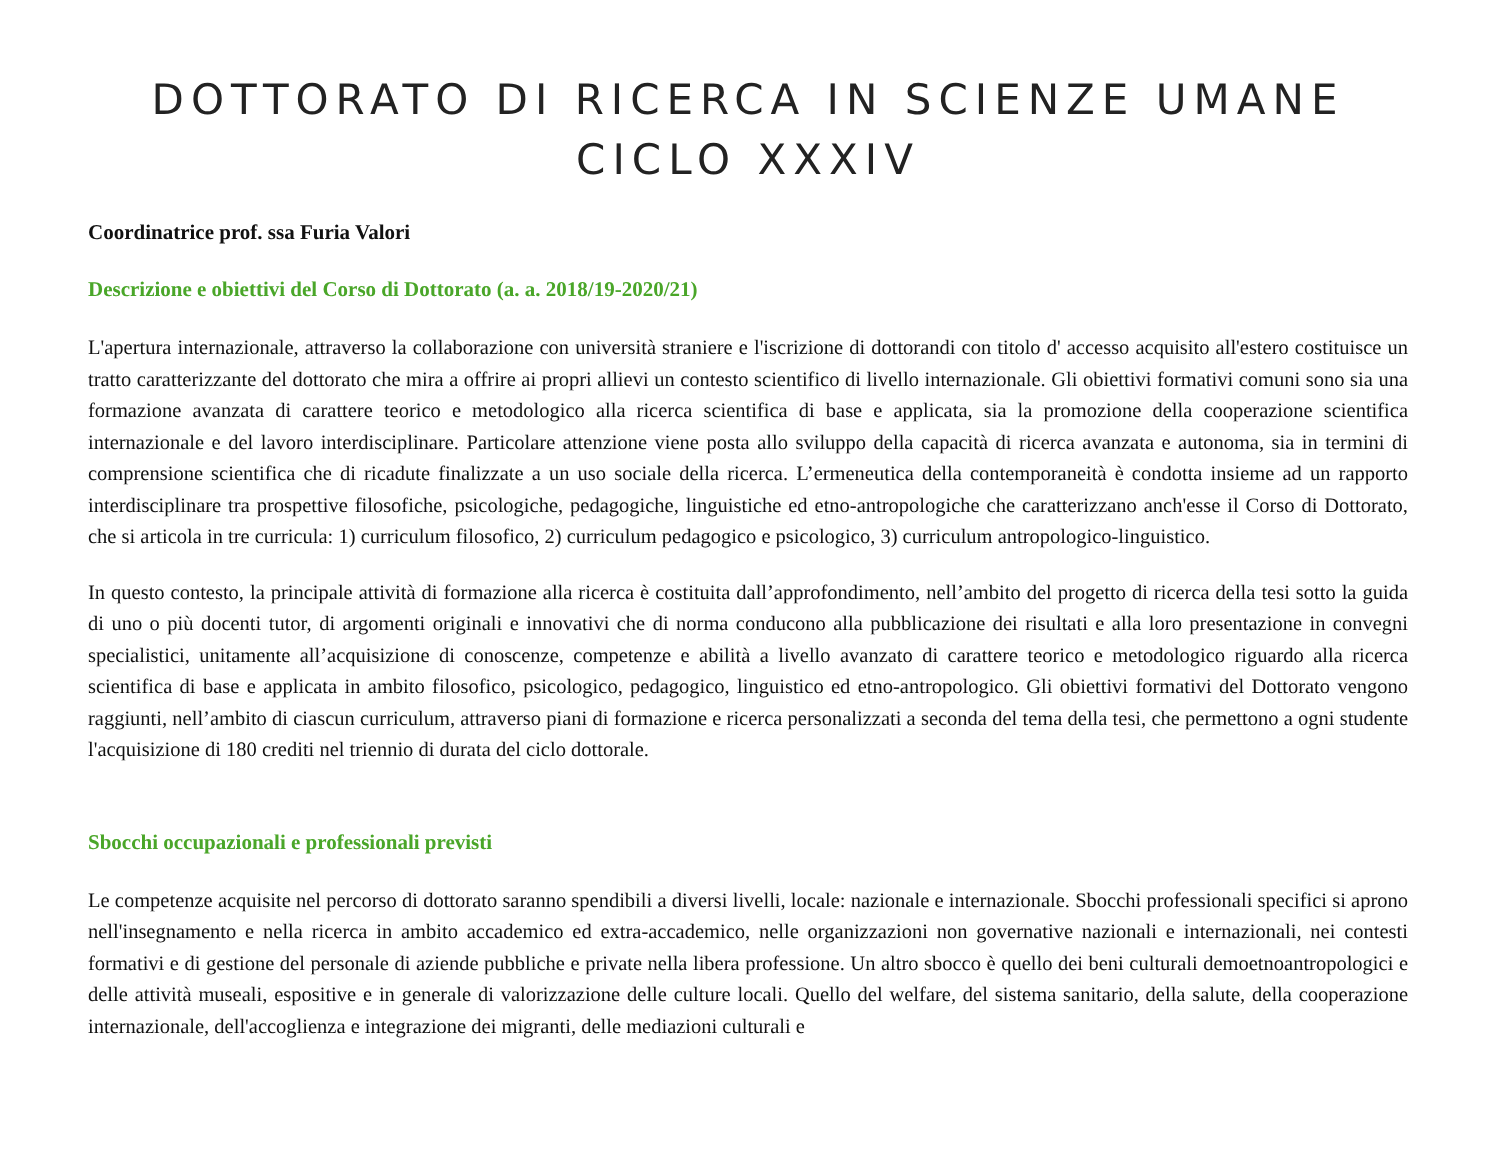DOTTORATO DI RICERCA IN SCIENZE UMANE
CICLO XXXIV
Coordinatrice prof. ssa Furia Valori
Descrizione e obiettivi del Corso di Dottorato (a. a. 2018/19-2020/21)
L'apertura internazionale, attraverso la collaborazione con università straniere e l'iscrizione di dottorandi con titolo d' accesso acquisito all'estero costituisce un tratto caratterizzante del dottorato che mira a offrire ai propri allievi un contesto scientifico di livello internazionale. Gli obiettivi formativi comuni sono sia una formazione avanzata di carattere teorico e metodologico alla ricerca scientifica di base e applicata, sia la promozione della cooperazione scientifica internazionale e del lavoro interdisciplinare. Particolare attenzione viene posta allo sviluppo della capacità di ricerca avanzata e autonoma, sia in termini di comprensione scientifica che di ricadute finalizzate a un uso sociale della ricerca. L’ermeneutica della contemporaneità è condotta insieme ad un rapporto interdisciplinare tra prospettive filosofiche, psicologiche, pedagogiche, linguistiche ed etno-antropologiche che caratterizzano anch'esse il Corso di Dottorato, che si articola in tre curricula: 1) curriculum filosofico, 2) curriculum pedagogico e psicologico, 3) curriculum antropologico-linguistico.
In questo contesto, la principale attività di formazione alla ricerca è costituita dall’approfondimento, nell’ambito del progetto di ricerca della tesi sotto la guida di uno o più docenti tutor, di argomenti originali e innovativi che di norma conducono alla pubblicazione dei risultati e alla loro presentazione in convegni specialistici, unitamente all’acquisizione di conoscenze, competenze e abilità a livello avanzato di carattere teorico e metodologico riguardo alla ricerca scientifica di base e applicata in ambito filosofico, psicologico, pedagogico, linguistico ed etno-antropologico. Gli obiettivi formativi del Dottorato vengono raggiunti, nell’ambito di ciascun curriculum, attraverso piani di formazione e ricerca personalizzati a seconda del tema della tesi, che permettono a ogni studente l'acquisizione di 180 crediti nel triennio di durata del ciclo dottorale.
Sbocchi occupazionali e professionali previsti
Le competenze acquisite nel percorso di dottorato saranno spendibili a diversi livelli, locale: nazionale e internazionale. Sbocchi professionali specifici si aprono nell'insegnamento e nella ricerca in ambito accademico ed extra-accademico, nelle organizzazioni non governative nazionali e internazionali, nei contesti formativi e di gestione del personale di aziende pubbliche e private nella libera professione. Un altro sbocco è quello dei beni culturali demoetnoantropologici e delle attività museali, espositive e in generale di valorizzazione delle culture locali. Quello del welfare, del sistema sanitario, della salute, della cooperazione internazionale, dell'accoglienza e integrazione dei migranti, delle mediazioni culturali e